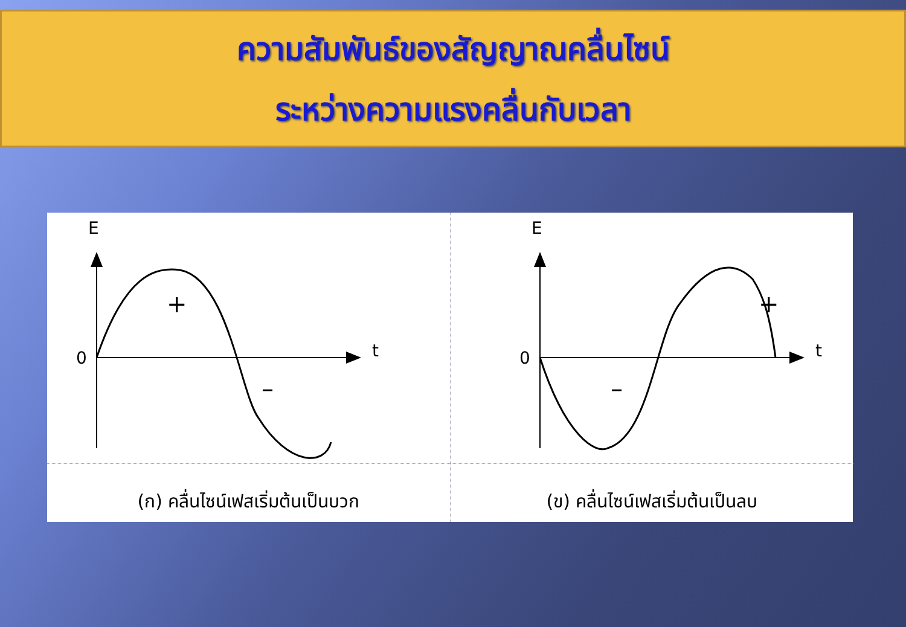ความสัมพันธ์ของสัญญาณคลื่นไซน์
ระหว่างความแรงคลื่นกับเวลา
E
0
t
+
–
(ก) คลื่นไซน์เฟสเริ่มต้นเป็นบวก
E
0
t
+
–
(ข) คลื่นไซน์เฟสเริ่มต้นเป็นลบ